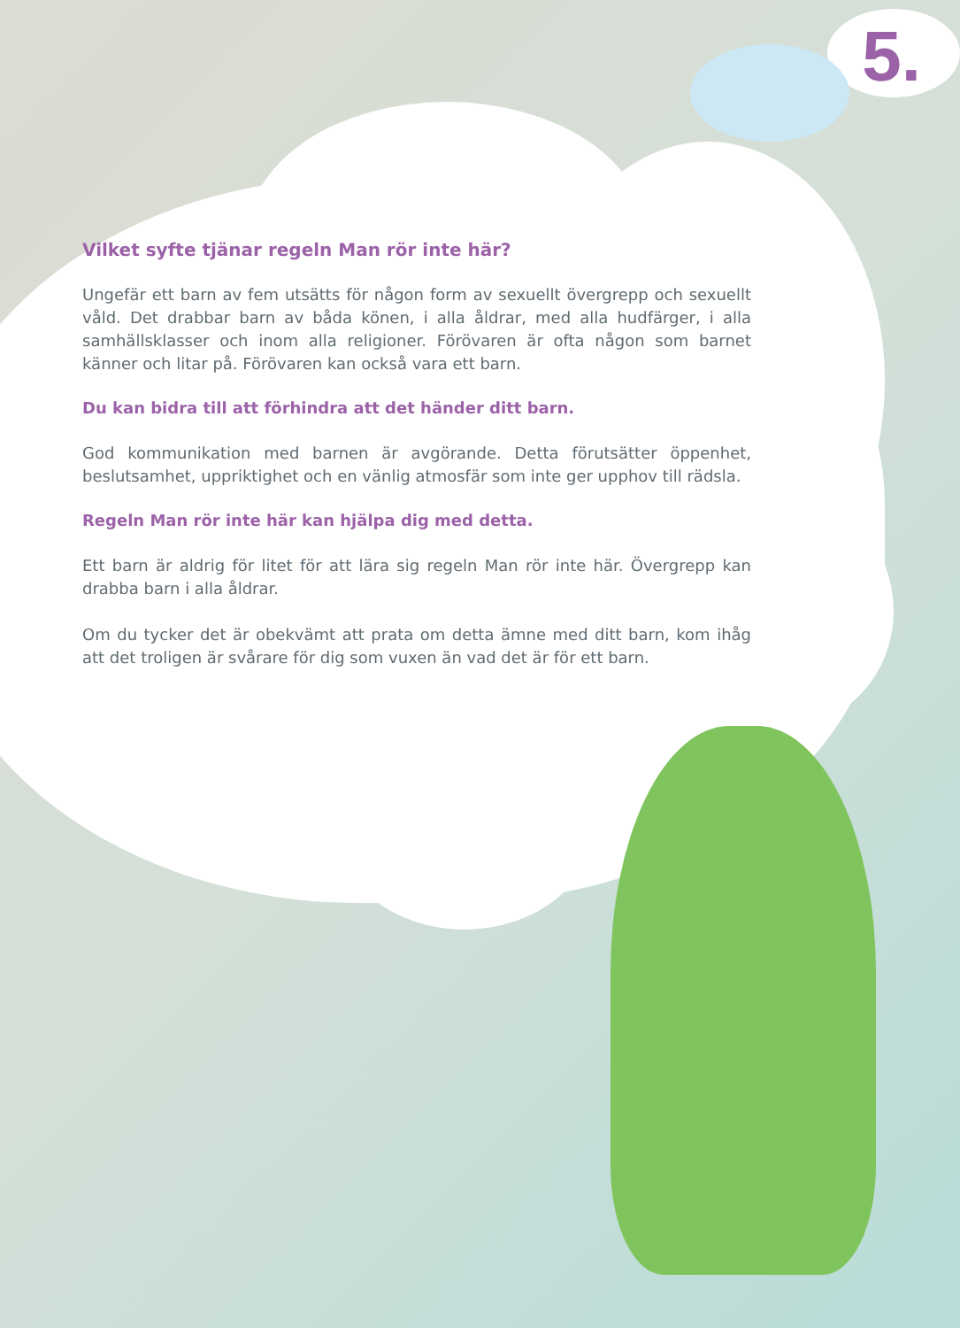5.
Vilket syfte tjänar regeln Man rör inte här?
Ungefär ett barn av fem utsätts för någon form av sexuellt övergrepp och sexuellt våld. Det drabbar barn av båda könen, i alla åldrar, med alla hudfärger, i alla samhällsklasser och inom alla religioner. Förövaren är ofta någon som barnet känner och litar på. Förövaren kan också vara ett barn.
Du kan bidra till att förhindra att det händer ditt barn.
God kommunikation med barnen är avgörande. Detta förutsätter öppenhet, beslutsamhet, uppriktighet och en vänlig atmosfär som inte ger upphov till rädsla.
Regeln Man rör inte här kan hjälpa dig med detta.
Ett barn är aldrig för litet för att lära sig regeln Man rör inte här. Övergrepp kan drabba barn i alla åldrar.
Om du tycker det är obekvämt att prata om detta ämne med ditt barn, kom ihåg att det troligen är svårare för dig som vuxen än vad det är för ett barn.